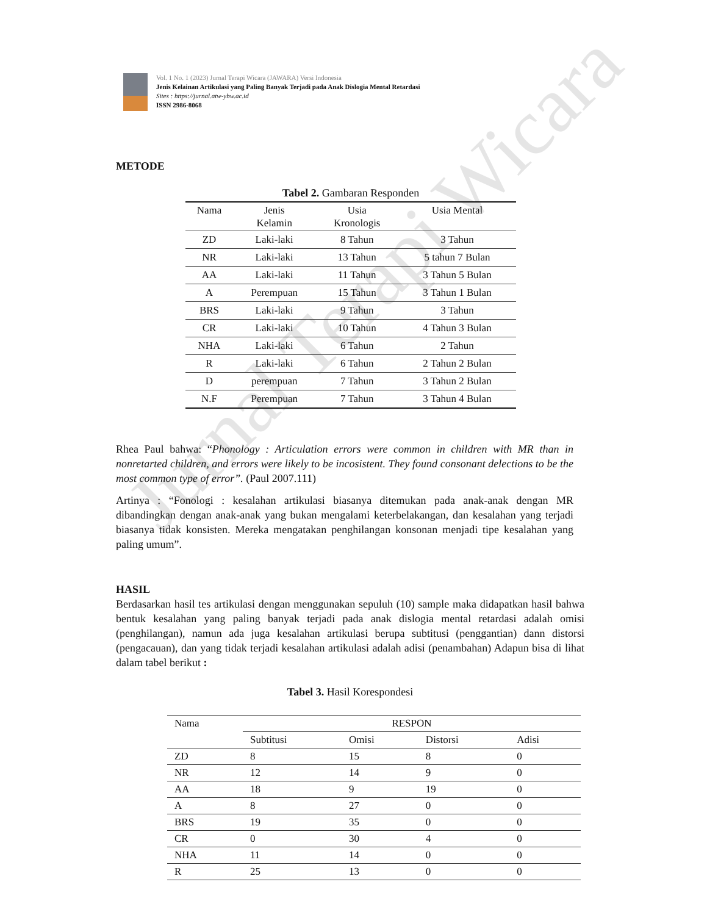Jurnal Terapi Wicara
Vol. 1 No. 1 (2023) Jurnal Terapi Wicara (JAWARA) Versi Indonesia
Jenis Kelainan Artikulasi yang Paling Banyak Terjadi pada Anak Dislogia Mental Retardasi
Sites : https://jurnal.atw-ybw.ac.id
ISSN 2986-8068
METODE
Tabel 2. Gambaran Responden
| Nama | Jenis Kelamin | Usia Kronologis | Usia Mental |
| --- | --- | --- | --- |
| ZD | Laki-laki | 8 Tahun | 3 Tahun |
| NR | Laki-laki | 13 Tahun | 5 tahun 7 Bulan |
| AA | Laki-laki | 11 Tahun | 3 Tahun 5 Bulan |
| A | Perempuan | 15 Tahun | 3 Tahun 1 Bulan |
| BRS | Laki-laki | 9 Tahun | 3 Tahun |
| CR | Laki-laki | 10 Tahun | 4 Tahun 3 Bulan |
| NHA | Laki-laki | 6 Tahun | 2 Tahun |
| R | Laki-laki | 6 Tahun | 2 Tahun 2 Bulan |
| D | perempuan | 7 Tahun | 3 Tahun 2 Bulan |
| N.F | Perempuan | 7 Tahun | 3 Tahun 4 Bulan |
Rhea Paul bahwa: “Phonology : Articulation errors were common in children with MR than in nonretarted children, and errors were likely to be incosistent. They found consonant delections to be the most common type of error”. (Paul 2007.111)
Artinya : “Fonologi : kesalahan artikulasi biasanya ditemukan pada anak-anak dengan MR dibandingkan dengan anak-anak yang bukan mengalami keterbelakangan, dan kesalahan yang terjadi biasanya tidak konsisten. Mereka mengatakan penghilangan konsonan menjadi tipe kesalahan yang paling umum”.
HASIL
Berdasarkan hasil tes artikulasi dengan menggunakan sepuluh (10) sample maka didapatkan hasil bahwa bentuk kesalahan yang paling banyak terjadi pada anak dislogia mental retardasi adalah omisi (penghilangan), namun ada juga kesalahan artikulasi berupa subtitusi (penggantian) dann distorsi (pengacauan), dan yang tidak terjadi kesalahan artikulasi adalah adisi (penambahan) Adapun bisa di lihat dalam tabel berikut :
Tabel 3. Hasil Korespondesi
| Nama | RESPON | | | |
| --- | --- | --- | --- | --- |
| | Subtitusi | Omisi | Distorsi | Adisi |
| ZD | 8 | 15 | 8 | 0 |
| NR | 12 | 14 | 9 | 0 |
| AA | 18 | 9 | 19 | 0 |
| A | 8 | 27 | 0 | 0 |
| BRS | 19 | 35 | 0 | 0 |
| CR | 0 | 30 | 4 | 0 |
| NHA | 11 | 14 | 0 | 0 |
| R | 25 | 13 | 0 | 0 |